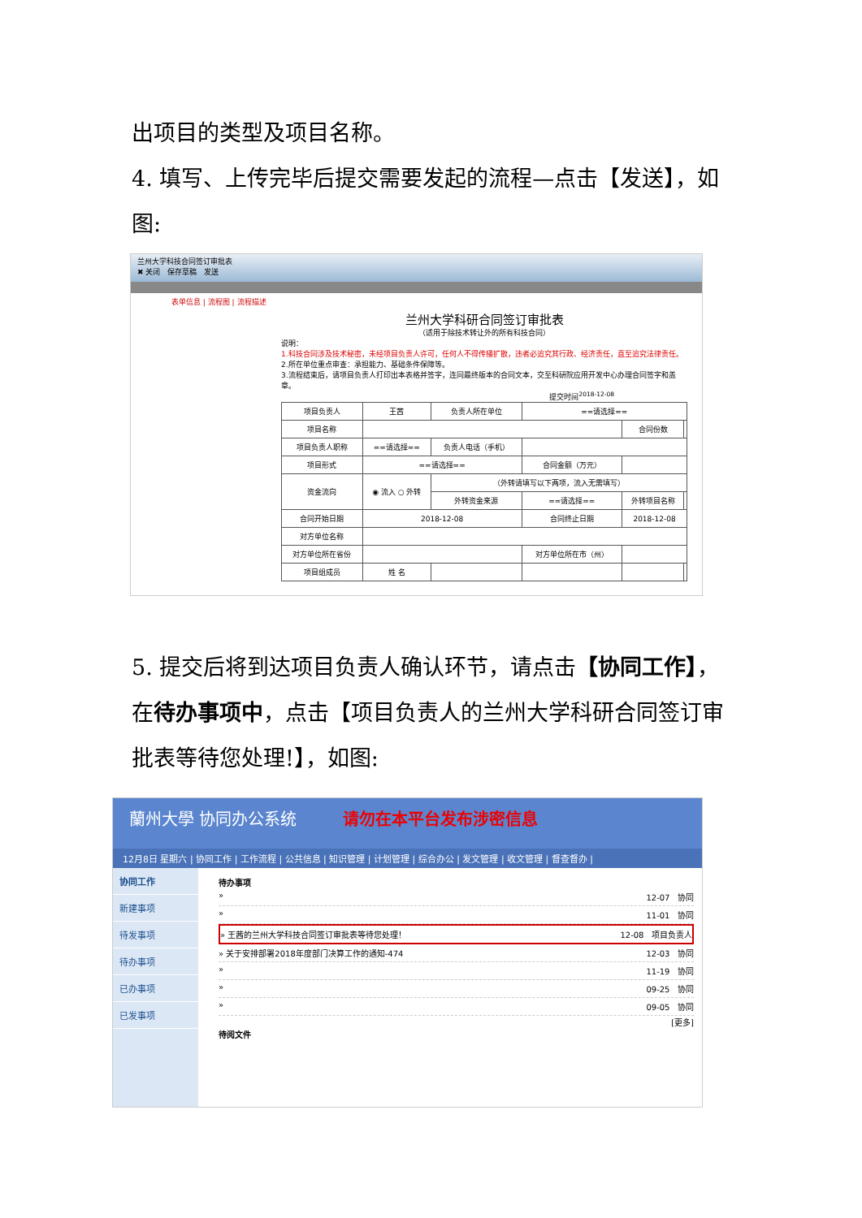出项目的类型及项目名称。
4. 填写、上传完毕后提交需要发起的流程—点击【发送】，如图:
兰州大学科技合同签订审批表
✖ 关闭 保存草稿 发送
表单信息 | 流程图 | 流程描述
兰州大学科研合同签订审批表
（适用于除技术转让外的所有科技合同）
说明：
1.科技合同涉及技术秘密，未经项目负责人许可，任何人不得传播扩散，违者必追究其行政、经济责任，直至追究法律责任。
2.所在单位重点审查：承担能力、基础条件保障等。
3.流程结束后，请项目负责人打印出本表格并签字，连同最终版本的合同文本，交至科研院应用开发中心办理合同签字和盖章。
提交时间<sup>2018-12-08</sup>
| 项目负责人 | 王茜 | 负责人所在单位 | ==请选择== | | |
| 项目名称 | | | | 合同份数 | |
| 项目负责人职称 | ==请选择== | 负责人电话（手机） | | | |
| 项目形式 | ==请选择== | | 合同金额（万元） | | |
| 资金流向 | ◉ 流入 ○ 外转 | （外转请填写以下两项，流入无需填写） | | | |
| | | 外转资金来源 | ==请选择== | 外转项目名称 | |
| 合同开始日期 | 2018-12-08 | | 合同终止日期 | 2018-12-08 | |
| 对方单位名称 | | | | | |
| 对方单位所在省份 | | | 对方单位所在市（州） | | |
| 项目组成员 | 姓 名 | | | | |
5. 提交后将到达项目负责人确认环节，请点击【协同工作】，在待办事项中，点击【项目负责人的兰州大学科研合同签订审批表等待您处理!】，如图:
蘭州大學 协同办公系统 请勿在本平台发布涉密信息
12月8日 星期六 | 协同工作 | 工作流程 | 公共信息 | 知识管理 | 计划管理 | 综合办公 | 发文管理 | 收文管理 | 督查督办 |
协同工作
新建事项
待发事项
待办事项
已办事项
已发事项
待办事项
» 12-07 协同
» 11-01 协同
» 王茜的兰州大学科技合同签订审批表等待您处理！ 12-08 项目负责人
» 关于安排部署2018年度部门决算工作的通知-474 12-03 协同
» 11-19 协同
» 09-25 协同
» 09-05 协同
[更多]
待阅文件